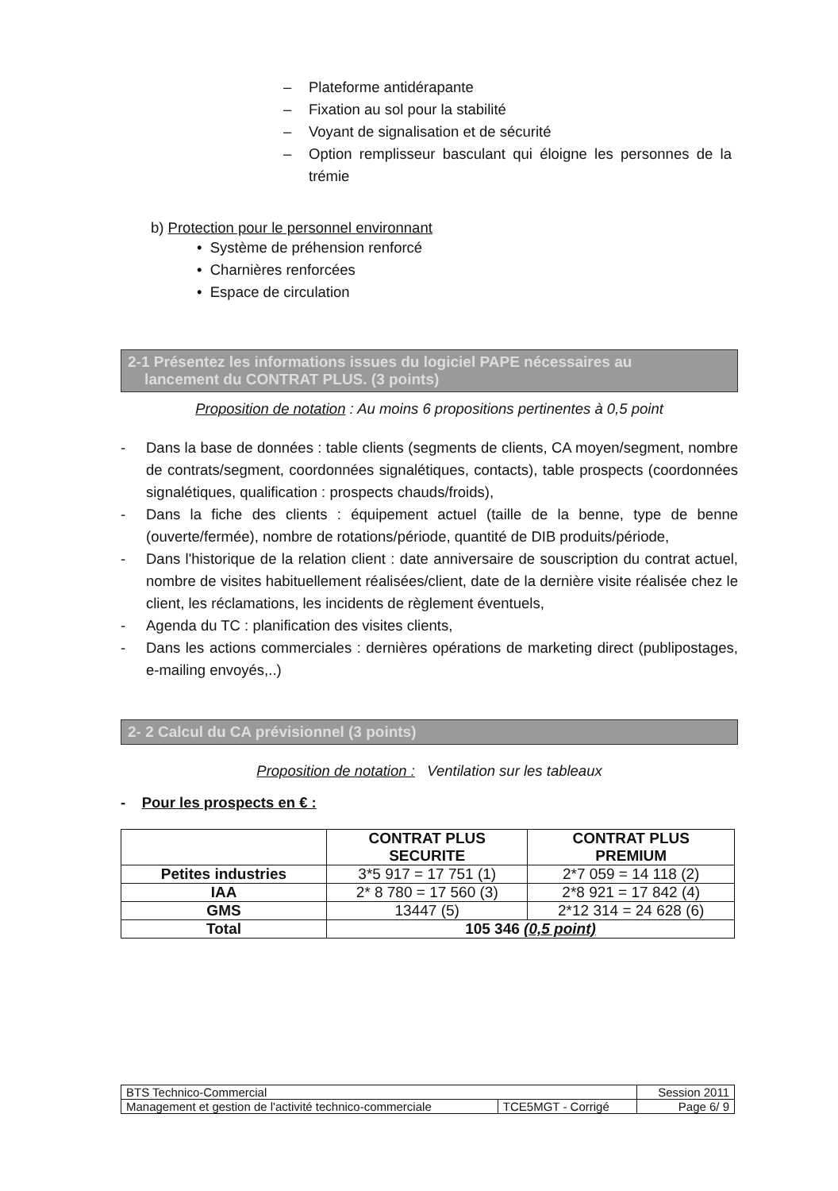– Plateforme antidérapante
– Fixation au sol pour la stabilité
– Voyant de signalisation et de sécurité
– Option remplisseur basculant qui éloigne les personnes de la trémie
b) Protection pour le personnel environnant
• Système de préhension renforcé
• Charnières renforcées
• Espace de circulation
2-1 Présentez les informations issues du logiciel PAPE nécessaires au
lancement du CONTRAT PLUS. (3 points)
Proposition de notation : Au moins 6 propositions pertinentes à 0,5 point
- Dans la base de données : table clients (segments de clients, CA moyen/segment, nombre de contrats/segment, coordonnées signalétiques, contacts), table prospects (coordonnées signalétiques, qualification : prospects chauds/froids),
- Dans la fiche des clients : équipement actuel (taille de la benne, type de benne (ouverte/fermée), nombre de rotations/période, quantité de DIB produits/période,
- Dans l'historique de la relation client : date anniversaire de souscription du contrat actuel, nombre de visites habituellement réalisées/client, date de la dernière visite réalisée chez le client, les réclamations, les incidents de règlement éventuels,
- Agenda du TC : planification des visites clients,
- Dans les actions commerciales : dernières opérations de marketing direct (publipostages, e-mailing envoyés,..)
2- 2 Calcul du CA prévisionnel (3 points)
Proposition de notation : Ventilation sur les tableaux
- Pour les prospects en € :
| | CONTRAT PLUS SECURITE | CONTRAT PLUS PREMIUM |
| --- | --- | --- |
| Petites industries | 3*5 917 = 17 751 (1) | 2*7 059 = 14 118 (2) |
| IAA | 2* 8 780 = 17 560 (3) | 2*8 921 = 17 842 (4) |
| GMS | 13447 (5) | 2*12 314 = 24 628 (6) |
| Total | 105 346 (0,5 point) | |
| BTS Technico-Commercial | | Session 2011 |
| Management et gestion de l'activité technico-commerciale | TCE5MGT - Corrigé | Page 6/ 9 |